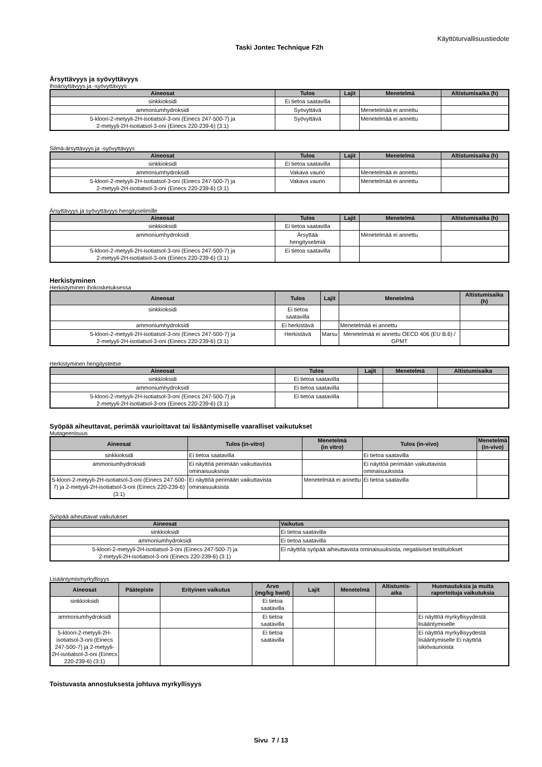Käyttöturvallisuustiedote
Taski Jontec Technique F2h
Ärsyttävyys ja syövyttävyys
Ihoärsyttävyys ja -syövyttävyys
| Aineosat | Tulos | Lajit | Menetelmä | Altistumisaika (h) |
| --- | --- | --- | --- | --- |
| sinkkioksidi | Ei tietoa saatavilla | | | |
| ammoniumhydroksidi | Syövyttävä | | Menetelmää ei annettu | |
| 5-kloori-2-metyyli-2H-isotiatsol-3-oni (Einecs 247-500-7) ja 2-metyyli-2H-isotiatsol-3-oni (Einecs 220-239-6) (3:1) | Syövyttävä | | Menetelmää ei annettu | |
Silmä-ärsyttävyys ja -syövyttävyys
| Aineosat | Tulos | Lajit | Menetelmä | Altistumisaika (h) |
| --- | --- | --- | --- | --- |
| sinkkioksidi | Ei tietoa saatavilla | | | |
| ammoniumhydroksidi | Vakava vaurio | | Menetelmää ei annettu | |
| 5-kloori-2-metyyli-2H-isotiatsol-3-oni (Einecs 247-500-7) ja 2-metyyli-2H-isotiatsol-3-oni (Einecs 220-239-6) (3:1) | Vakava vaurio | | Menetelmää ei annettu | |
Ärsyttävyys ja syövyttävyys hengityselimille
| Aineosat | Tulos | Lajit | Menetelmä | Altistumisaika (h) |
| --- | --- | --- | --- | --- |
| sinkkioksidi | Ei tietoa saatavilla | | | |
| ammoniumhydroksidi | Ärsyttää hengityselimiä | | Menetelmää ei annettu | |
| 5-kloori-2-metyyli-2H-isotiatsol-3-oni (Einecs 247-500-7) ja 2-metyyli-2H-isotiatsol-3-oni (Einecs 220-239-6) (3:1) | Ei tietoa saatavilla | | | |
Herkistyminen
Herkistyminen ihokosketuksessa
| Aineosat | Tulos | Lajit | Menetelmä | Altistumisaika (h) |
| --- | --- | --- | --- | --- |
| sinkkioksidi | Ei tietoa saatavilla | | | |
| ammoniumhydroksidi | Ei herkistävä | | Menetelmää ei annettu | |
| 5-kloori-2-metyyli-2H-isotiatsol-3-oni (Einecs 247-500-7) ja 2-metyyli-2H-isotiatsol-3-oni (Einecs 220-239-6) (3:1) | Herkistävä | Marsu | Menetelmää ei annettu OECD 406 (EU B.6) / GPMT | |
Herkistyminen hengitysteitse
| Aineosat | Tulos | Lajit | Menetelmä | Altistumisaika |
| --- | --- | --- | --- | --- |
| sinkkioksidi | Ei tietoa saatavilla | | | |
| ammoniumhydroksidi | Ei tietoa saatavilla | | | |
| 5-kloori-2-metyyli-2H-isotiatsol-3-oni (Einecs 247-500-7) ja 2-metyyli-2H-isotiatsol-3-oni (Einecs 220-239-6) (3:1) | Ei tietoa saatavilla | | | |
Syöpää aiheuttavat, perimää vaurioittavat tai lisääntymiselle vaaralliset vaikutukset
Mutageenisuus
| Aineosat | Tulos (in-vitro) | Menetelmä (in vitro) | Tulos (in-vivo) | Menetelmä (in-vivo) |
| --- | --- | --- | --- | --- |
| sinkkioksidi | Ei tietoa saatavilla | | Ei tietoa saatavilla | |
| ammoniumhydroksidi | Ei näyttöä perimään vaikuttavista ominaisuuksista | | Ei näyttöä perimään vaikuttavista ominaisuuksista | |
| 5-kloori-2-metyyli-2H-isotiatsol-3-oni (Einecs 247-500-7) ja 2-metyyli-2H-isotiatsol-3-oni (Einecs 220-239-6) (3:1) | Ei näyttöä perimään vaikuttavista ominaisuuksista | Menetelmää ei annettu | Ei tietoa saatavilla | |
Syöpää aiheuttavat vaikutukset
| Aineosat | Vaikutus |
| --- | --- |
| sinkkioksidi | Ei tietoa saatavilla |
| ammoniumhydroksidi | Ei tietoa saatavilla |
| 5-kloori-2-metyyli-2H-isotiatsol-3-oni (Einecs 247-500-7) ja 2-metyyli-2H-isotiatsol-3-oni (Einecs 220-239-6) (3:1) | Ei näyttöä syöpää aiheuttavista ominaisuuksista, negatiiviset testitulokset |
Lisääntymismyrkyllisyys
| Aineosat | Päätepiste | Erityinen vaikutus | Arvo (mg/kg bw/d) | Lajit | Menetelmä | Altistumis- aika | Huomautuksia ja muita raportoituja vaikutuksia |
| --- | --- | --- | --- | --- | --- | --- | --- |
| sinkkioksidi | | | Ei tietoa saatavilla | | | | |
| ammoniumhydroksidi | | | Ei tietoa saatavilla | | | | Ei näyttöä myrkyllisyydestä lisääntymiselle |
| 5-kloori-2-metyyli-2H-isotiatsol-3-oni (Einecs 247-500-7) ja 2-metyyli-2H-isotiatsol-3-oni (Einecs 220-239-6) (3:1) | | | Ei tietoa saatavilla | | | | Ei näyttöä myrkyllisyydestä lisääntymiselle Ei näyttöä sikiövaurioista |
Toistuvasta annostuksesta johtuva myrkyllisyys
Sivu 7 / 13